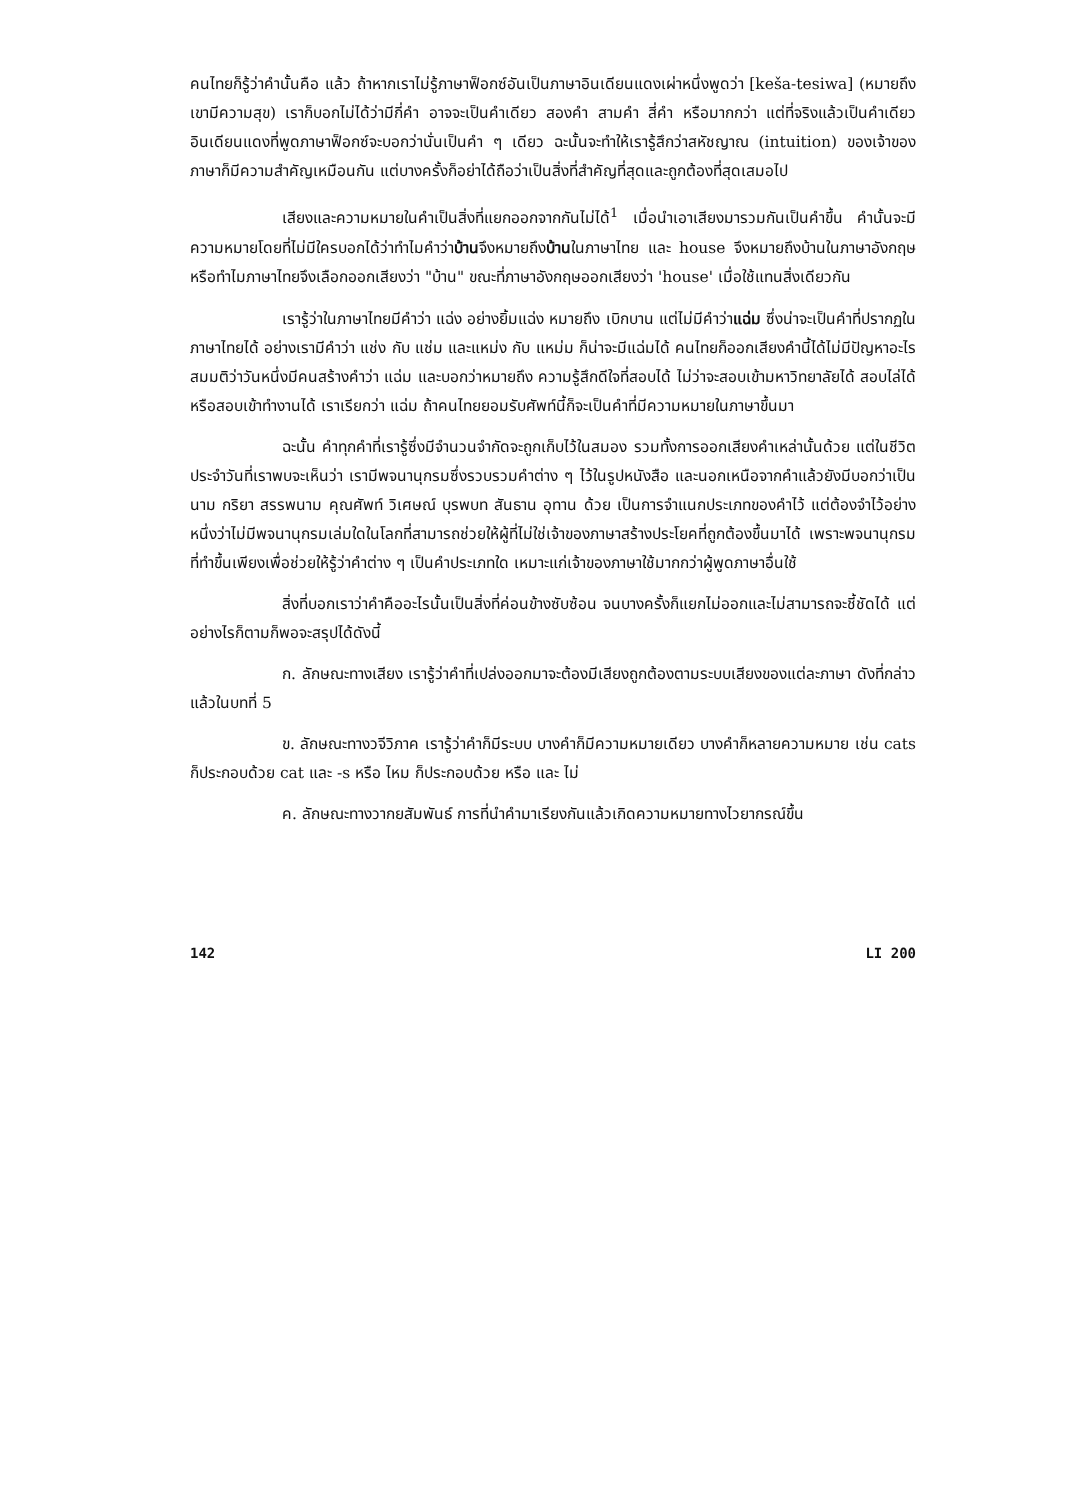คนไทยก็รู้ว่าคำนั้นคือ แล้ว ถ้าหากเราไม่รู้ภาษาฟ็อกซ์อันเป็นภาษาอินเดียนแดงเผ่าหนึ่งพูดว่า [keša-tesiwa] (หมายถึงเขามีความสุข) เราก็บอกไม่ได้ว่ามีกี่คำ อาจจะเป็นคำเดียว สองคำ สามคำ สี่คำ หรือมากกว่า แต่ที่จริงแล้วเป็นคำเดียว อินเดียนแดงที่พูดภาษาฟ็อกซ์จะบอกว่านั่นเป็นคำ ๆ เดียว ฉะนั้นจะทำให้เรารู้สึกว่าสหัชญาณ (intuition) ของเจ้าของภาษาก็มีความสำคัญเหมือนกัน แต่บางครั้งก็อย่าได้ถือว่าเป็นสิ่งที่สำคัญที่สุดและถูกต้องที่สุดเสมอไป
เสียงและความหมายในคำเป็นสิ่งที่แยกออกจากกันไม่ได้<sup>1</sup> เมื่อนำเอาเสียงมารวมกันเป็นคำขึ้น คำนั้นจะมีความหมายโดยที่ไม่มีใครบอกได้ว่าทำไมคำว่าบ้านจึงหมายถึงบ้านในภาษาไทย และ house จึงหมายถึงบ้านในภาษาอังกฤษ หรือทำไมภาษาไทยจึงเลือกออกเสียงว่า "บ้าน" ขณะที่ภาษาอังกฤษออกเสียงว่า 'house' เมื่อใช้แทนสิ่งเดียวกัน
เรารู้ว่าในภาษาไทยมีคำว่า แฉ่ง อย่างยิ้มแฉ่ง หมายถึง เบิกบาน แต่ไม่มีคำว่าแฉ่ม ซึ่งน่าจะเป็นคำที่ปรากฏในภาษาไทยได้ อย่างเรามีคำว่า แช่ง กับ แช่ม และแหม่ง กับ แหม่ม ก็น่าจะมีแฉ่มได้ คนไทยก็ออกเสียงคำนี้ได้ไม่มีปัญหาอะไร สมมติว่าวันหนึ่งมีคนสร้างคำว่า แฉ่ม และบอกว่าหมายถึง ความรู้สึกดีใจที่สอบได้ ไม่ว่าจะสอบเข้ามหาวิทยาลัยได้ สอบไล่ได้ หรือสอบเข้าทำงานได้ เราเรียกว่า แฉ่ม ถ้าคนไทยยอมรับศัพท์นี้ก็จะเป็นคำที่มีความหมายในภาษาขึ้นมา
ฉะนั้น คำทุกคำที่เรารู้ซึ่งมีจำนวนจำกัดจะถูกเก็บไว้ในสมอง รวมทั้งการออกเสียงคำเหล่านั้นด้วย แต่ในชีวิตประจำวันที่เราพบจะเห็นว่า เรามีพจนานุกรมซึ่งรวบรวมคำต่าง ๆ ไว้ในรูปหนังสือ และนอกเหนือจากคำแล้วยังมีบอกว่าเป็น นาม กริยา สรรพนาม คุณศัพท์ วิเศษณ์ บุรพบท สันธาน อุทาน ด้วย เป็นการจำแนกประเภทของคำไว้ แต่ต้องจำไว้อย่างหนึ่งว่าไม่มีพจนานุกรมเล่มใดในโลกที่สามารถช่วยให้ผู้ที่ไม่ใช่เจ้าของภาษาสร้างประโยคที่ถูกต้องขึ้นมาได้ เพราะพจนานุกรมที่ทำขึ้นเพียงเพื่อช่วยให้รู้ว่าคำต่าง ๆ เป็นคำประเภทใด เหมาะแก่เจ้าของภาษาใช้มากกว่าผู้พูดภาษาอื่นใช้
สิ่งที่บอกเราว่าคำคืออะไรนั้นเป็นสิ่งที่ค่อนข้างซับซ้อน จนบางครั้งก็แยกไม่ออกและไม่สามารถจะชี้ชัดได้ แต่อย่างไรก็ตามก็พอจะสรุปได้ดังนี้
ก. ลักษณะทางเสียง เรารู้ว่าคำที่เปล่งออกมาจะต้องมีเสียงถูกต้องตามระบบเสียงของแต่ละภาษา ดังที่กล่าวแล้วในบทที่ 5
ข. ลักษณะทางวจีวิภาค เรารู้ว่าคำก็มีระบบ บางคำก็มีความหมายเดียว บางคำก็หลายความหมาย เช่น cats ก็ประกอบด้วย cat และ -s หรือ ไหม ก็ประกอบด้วย หรือ และ ไม่
ค. ลักษณะทางวากยสัมพันธ์ การที่นำคำมาเรียงกันแล้วเกิดความหมายทางไวยากรณ์ขึ้น
142 LI 200